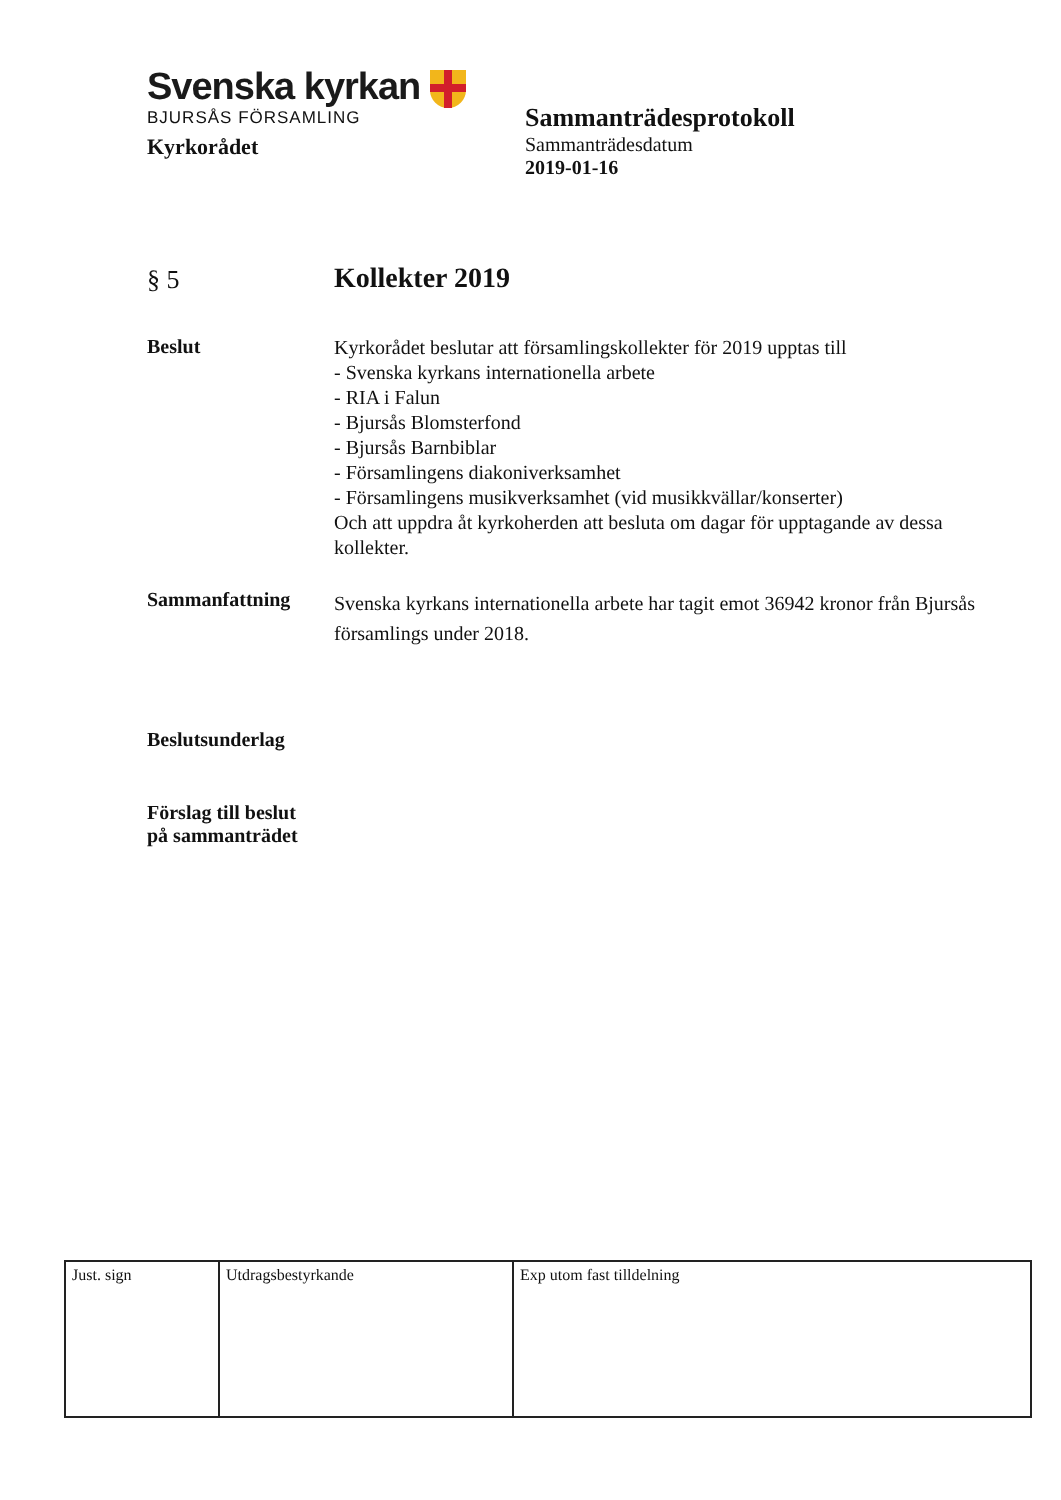Svenska kyrkan
BJURSÅS FÖRSAMLING
Kyrkorådet
Sammanträdesprotokoll
Sammanträdesdatum
2019-01-16
§ 5
Kollekter 2019
Beslut
Kyrkorådet beslutar att församlingskollekter för 2019 upptas till
- Svenska kyrkans internationella arbete
- RIA i Falun
- Bjursås Blomsterfond
- Bjursås Barnbiblar
- Församlingens diakoniverksamhet
- Församlingens musikverksamhet (vid musikkvällar/konserter)
Och att uppdra åt kyrkoherden att besluta om dagar för upptagande av dessa kollekter.
Sammanfattning
Svenska kyrkans internationella arbete har tagit emot 36942 kronor från Bjursås församlings under 2018.
Beslutsunderlag
Förslag till beslut
på sammanträdet
| Just. sign | Utdragsbestyrkande | Exp utom fast tilldelning |